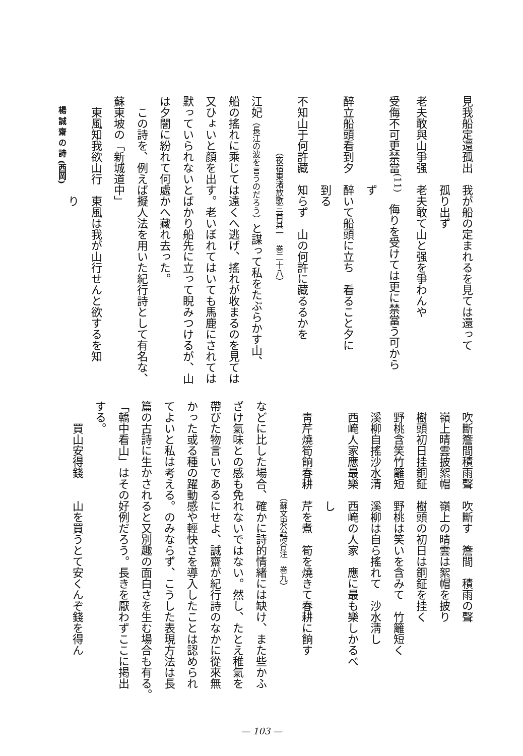見我船定還孤出　我が船の定まれるを見ては還って
　　　　　　　　孤り出ず
老夫敢與山爭强　老夫敢て山と强を爭わんや
受侮不可更禁當<sup>(11)</sup>　侮りを受けては更に禁當う可から
　　　　　　　　ず
醉立船頭看到夕　醉いて船頭に立ち　看ること夕に
　　　　　　　　到る
不知山于何許藏　知らず　山の何許に藏るるかを
　　　　　　　（夜宿東渚放歌三首其一　巻二十八）
江妃（長江の波を言うのだろう）と謀って私をたぶらかす山、
船の搖れに乘じては遠くへ逃げ、搖れが收まるのを見ては
又ひょいと顏を出す。老いぼれてはいても馬鹿にされては
默っていられないとばかり船先に立って睨みつけるが、山
は夕闇に紛れて何處かへ藏れ去った。
　この詩を、例えば擬人法を用いた紀行詩として有名な、
蘇東坡の「新城道中」
　東風知我欲山行　東風は我が山行せんと欲するを知
　　　　　　　　　り
　吹斷簷間積雨聲　吹斷す　簷間　積雨の聲
　嶺上晴雲披絮帽　嶺上の晴雲は絮帽を披り
　樹頭初日挂銅鉦　樹頭の初日は銅鉦を挂く
　野桃含笑竹籬短　野桃は笑いを含みて　竹籬短く
　溪柳自搖沙水清　溪柳は自ら搖れて　沙水淸し
　西崦人家應最樂　西崦の人家　應に最も樂しかるべ
　　　　　　　　　し
　靑芹燒筍餉春耕　芹を煮　筍を燒きて春耕に餉す
　　　　　　　　　　　　（蘇文忠公詩合注　巻九）
などに比した場合、確かに詩的情緒には缺け、また些かふ
ざけ氣味との感も免れないではない。然し、たとえ稚氣を
帶びた物言いであるにせよ、誠齋が紀行詩のなかに從來無
かった或る種の躍動感や輕快さを導入したことは認められ
てよいと私は考える。のみならず、こうした表現方法は長
篇の古詩に生かされると又別趣の面白さを生む場合も有る。
「轎中看山」はその好例だろう。長きを厭わずここに掲出
する。
　　買山安得錢　　山を買うとて安くんぞ錢を得ん
楊 誠 齋 の 詩 (西岡)
— 103 —